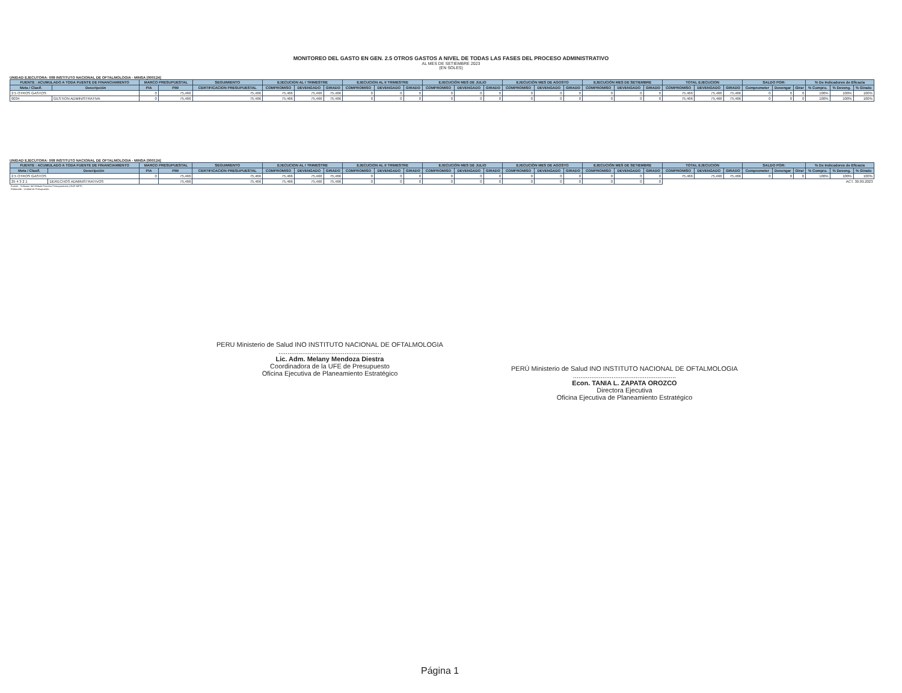MONITOREO DEL GASTO EN GEN. 2.5 OTROS GASTOS A NIVEL DE TODAS LAS FASES DEL PROCESO ADMINISTRATIVO
AL MES DE SETIEMBRE 2023
(EN SOLES)
UNIDAD EJECUTORA: 008 INSTITUTO NACIONAL DE OFTALMOLOGIA - MINSA [000124]
| FUENTE : ACUMULADO A TODA FUENTE DE FINANCIAMIENTO | | MARCO PRESUPUESTAL | | SEGUIMIENTO | EJECUCION AL I TRIMESTRE | | | EJECUCION AL II TRIMESTRE | | | EJECUCIÓN MES DE JULIO | | | EJECUCIÓN MES DE AGOSTO | | | EJECUCIÓN MES DE SETIEMBRE | | | TOTAL EJECUCION | | | SALDO POR: | | | % De Indicadores de Eficacia | | |
| --- | --- | --- | --- | --- | --- | --- | --- | --- | --- | --- | --- | --- | --- | --- | --- | --- | --- | --- | --- | --- | --- | --- | --- | --- | --- | --- | --- | --- |
| Meta / Clasif. | Descripción | PIA | PIM | CERTIFICACION PRESUPUESTAL | COMPROMISO | DEVENGADO | GIRADO | COMPROMISO | DEVENGADO | GIRADO | COMPROMISO | DEVENGADO | GIRADO | COMPROMISO | DEVENGADO | GIRADO | COMPROMISO | DEVENGADO | GIRADO | COMPROMISO | DEVENGADO | GIRADO | Comprometer | Devengar | Girar | % Compro. | % Deveng. | % Girado |
| 2.5 OTROS GASTOS | | 0 | 75,466 | 75,466 | 75,466 | 75,466 | 75,466 | 0 | 0 | 0 | 0 | 0 | 0 | 0 | 0 | 0 | 0 | 0 | 0 | 75,466 | 75,466 | 75,466 | 0 | 0 | 0 | 100% | 100% | 100% |
| 0034 | GESTION ADMINISTRATIVA | 0 | 75,466 | 75,466 | 75,466 | 75,466 | 75,466 | 0 | 0 | 0 | 0 | 0 | 0 | 0 | 0 | 0 | 0 | 0 | 0 | 75,466 | 75,466 | 75,466 | 0 | 0 | 0 | 100% | 100% | 100% |
UNIDAD EJECUTORA: 008 INSTITUTO NACIONAL DE OFTALMOLOGIA - MINSA [000124]
| FUENTE : ACUMULADO A TODA FUENTE DE FINANCIAMIENTO | | MARCO PRESUPUESTAL | | SEGUIMIENTO | EJECUCION AL I TRIMESTRE | | | EJECUCION AL II TRIMESTRE | | | EJECUCIÓN MES DE JULIO | | | EJECUCIÓN MES DE AGOSTO | | | EJECUCIÓN MES DE SETIEMBRE | | | TOTAL EJECUCION | | | SALDO POR: | | | % De Indicadores de Eficacia | | |
| --- | --- | --- | --- | --- | --- | --- | --- | --- | --- | --- | --- | --- | --- | --- | --- | --- | --- | --- | --- | --- | --- | --- | --- | --- | --- | --- | --- | --- |
| Meta / Clasif. | Descripción | PIA | PIM | CERTIFICACION PRESUPUESTAL | COMPROMISO | DEVENGADO | GIRADO | COMPROMISO | DEVENGADO | GIRADO | COMPROMISO | DEVENGADO | GIRADO | COMPROMISO | DEVENGADO | GIRADO | COMPROMISO | DEVENGADO | GIRADO | COMPROMISO | DEVENGADO | GIRADO | Comprometer | Devengar | Girar | % Compro. | % Deveng. | % Girado |
| 2.5 OTROS GASTOS | | 0 | 75,466 | 75,466 | 75,466 | 75,466 | 75,466 | 0 | 0 | 0 | 0 | 0 | 0 | 0 | 0 | 0 | 0 | 0 | 0 | 75,466 | 75,466 | 75,466 | 0 | 0 | 0 | 100% | 100% | 100% |
| 25 4 3 2 1 | DERECHOS ADMINISTRATIVOS | | 75,466 | 75,466 | 75,466 | 75,466 | 75,466 | 0 | 0 | 0 | 0 | 0 | 0 | 0 | 0 | 0 | 0 | 0 | 0 | ACT. 30.09.2023 | | | | | | | | |
Fuente : Software del Módulo Proceso Presupuestario (SIAF-MPP)
Elaborado : Unidad de Presupuesto
PERU Ministerio de Salud INO INSTITUTO NACIONAL DE OFTALMOLOGIA
........................................................
Lic. Adm. Melany Mendoza Diestra
Coordinadora de la UFE de Presupuesto
Oficina Ejecutiva de Planeamiento Estratégico
PERÚ Ministerio de Salud INO INSTITUTO NACIONAL DE OFTALMOLOGIA
........................................................
Econ. TANIA L. ZAPATA OROZCO
Directora Ejecutiva
Oficina Ejecutiva de Planeamiento Estratégico
Página 1